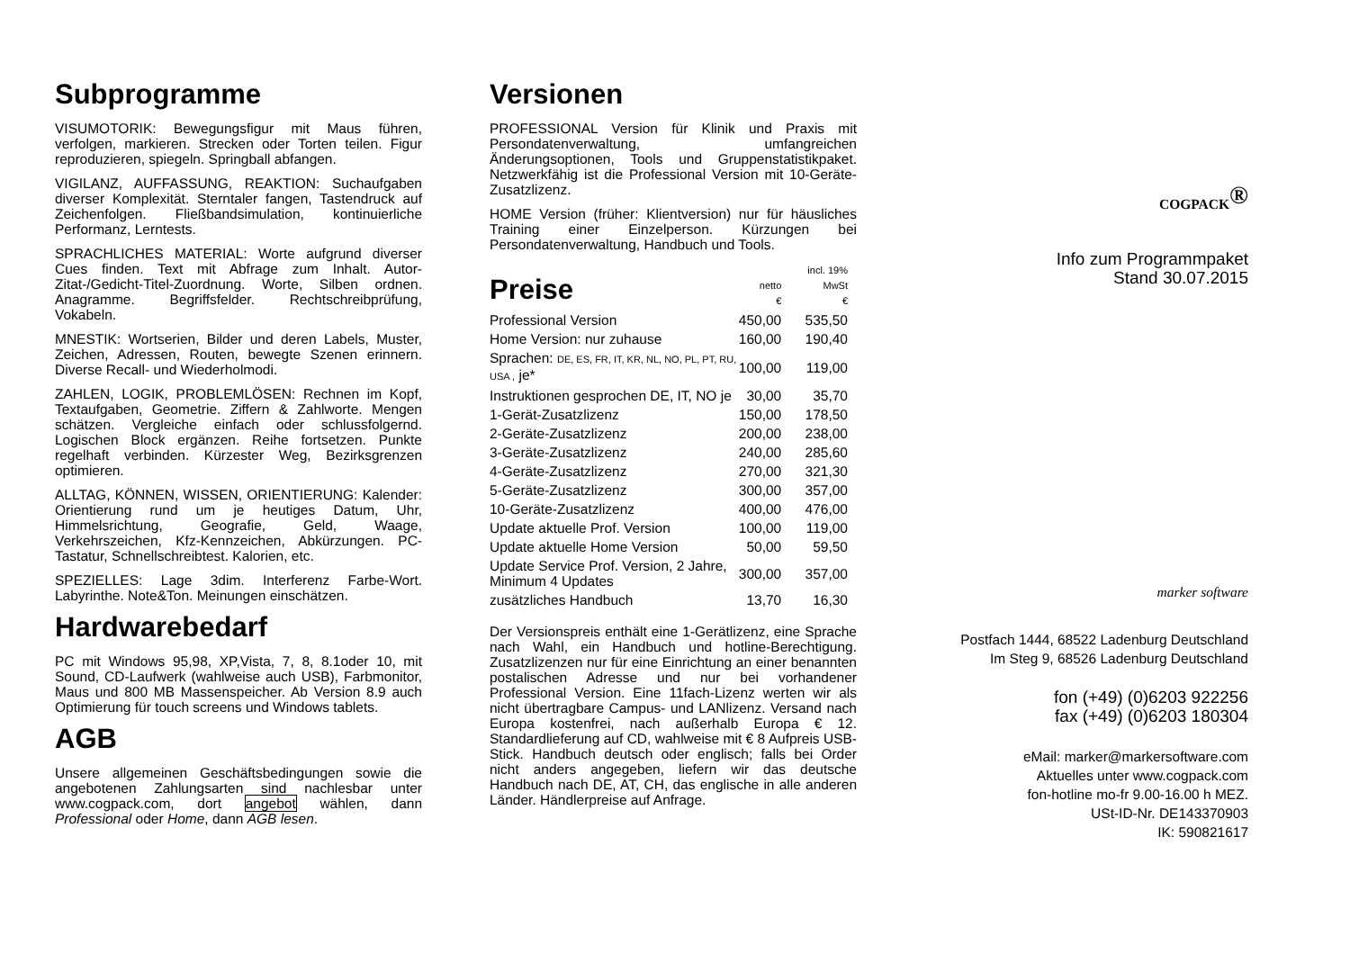Subprogramme
VISUMOTORIK: Bewegungsfigur mit Maus führen, verfolgen, markieren. Strecken oder Torten teilen. Figur reproduzieren, spiegeln. Springball abfangen.
VIGILANZ, AUFFASSUNG, REAKTION: Suchaufgaben diverser Komplexität. Sterntaler fangen, Tastendruck auf Zeichenfolgen. Fließbandsimulation, kontinuierliche Performanz, Lerntests.
SPRACHLICHES MATERIAL: Worte aufgrund diverser Cues finden. Text mit Abfrage zum Inhalt. Autor-Zitat-/Gedicht-Titel-Zuordnung. Worte, Silben ordnen. Anagramme. Begriffsfelder. Rechtschreibprüfung, Vokabeln.
MNESTIK: Wortserien, Bilder und deren Labels, Muster, Zeichen, Adressen, Routen, bewegte Szenen erinnern. Diverse Recall- und Wiederholmodi.
ZAHLEN, LOGIK, PROBLEMLÖSEN: Rechnen im Kopf, Textaufgaben, Geometrie. Ziffern & Zahlworte. Mengen schätzen. Vergleiche einfach oder schlussfolgernd. Logischen Block ergänzen. Reihe fortsetzen. Punkte regelhaft verbinden. Kürzester Weg, Bezirksgrenzen optimieren.
ALLTAG, KÖNNEN, WISSEN, ORIENTIERUNG: Kalender: Orientierung rund um je heutiges Datum, Uhr, Himmelsrichtung, Geografie, Geld, Waage, Verkehrszeichen, Kfz-Kennzeichen, Abkürzungen. PC-Tastatur, Schnellschreibtest. Kalorien, etc.
SPEZIELLES: Lage 3dim. Interferenz Farbe-Wort. Labyrinthe. Note&Ton. Meinungen einschätzen.
Hardwarebedarf
PC mit Windows 95,98, XP,Vista, 7, 8, 8.1oder 10, mit Sound, CD-Laufwerk (wahlweise auch USB), Farbmonitor, Maus und 800 MB Massenspeicher. Ab Version 8.9 auch Optimierung für touch screens und Windows tablets.
AGB
Unsere allgemeinen Geschäftsbedingungen sowie die angebotenen Zahlungsarten sind nachlesbar unter www.cogpack.com, dort angebot wählen, dann Professional oder Home, dann AGB lesen.
Versionen
PROFESSIONAL Version für Klinik und Praxis mit Persondatenverwaltung, umfangreichen Änderungsoptionen, Tools und Gruppenstatistikpaket. Netzwerkfähig ist die Professional Version mit 10-Geräte-Zusatzlizenz.
HOME Version (früher: Klientversion) nur für häusliches Training einer Einzelperson. Kürzungen bei Persondatenverwaltung, Handbuch und Tools.
| Preise | netto € | incl. 19% MwSt € |
| Professional Version | 450,00 | 535,50 |
| Home Version: nur zuhause | 160,00 | 190,40 |
| Sprachen: DE, ES, FR, IT, KR, NL, NO, PL, PT, RU, USA , je* | 100,00 | 119,00 |
| Instruktionen gesprochen DE, IT, NO je | 30,00 | 35,70 |
| 1-Gerät-Zusatzlizenz | 150,00 | 178,50 |
| 2-Geräte-Zusatzlizenz | 200,00 | 238,00 |
| 3-Geräte-Zusatzlizenz | 240,00 | 285,60 |
| 4-Geräte-Zusatzlizenz | 270,00 | 321,30 |
| 5-Geräte-Zusatzlizenz | 300,00 | 357,00 |
| 10-Geräte-Zusatzlizenz | 400,00 | 476,00 |
| Update aktuelle Prof. Version | 100,00 | 119,00 |
| Update aktuelle Home Version | 50,00 | 59,50 |
| Update Service Prof. Version, 2 Jahre, Minimum 4 Updates | 300,00 | 357,00 |
| zusätzliches Handbuch | 13,70 | 16,30 |
Der Versionspreis enthält eine 1-Gerätlizenz, eine Sprache nach Wahl, ein Handbuch und hotline-Berechtigung. Zusatzlizenzen nur für eine Einrichtung an einer benannten postalischen Adresse und nur bei vorhandener Professional Version. Eine 11fach-Lizenz werten wir als nicht übertragbare Campus- und LANlizenz. Versand nach Europa kostenfrei, nach außerhalb Europa € 12. Standardlieferung auf CD, wahlweise mit € 8 Aufpreis USB-Stick. Handbuch deutsch oder englisch; falls bei Order nicht anders angegeben, liefern wir das deutsche Handbuch nach DE, AT, CH, das englische in alle anderen Länder. Händlerpreise auf Anfrage.
COGPACK<sup>®</sup>
Info zum Programmpaket
Stand 30.07.2015
marker software
Postfach 1444, 68522 Ladenburg Deutschland
Im Steg 9, 68526 Ladenburg Deutschland
fon (+49) (0)6203 922256
fax (+49) (0)6203 180304
eMail: marker@markersoftware.com
Aktuelles unter www.cogpack.com
fon-hotline mo-fr 9.00-16.00 h MEZ.
USt-ID-Nr. DE143370903
IK: 590821617